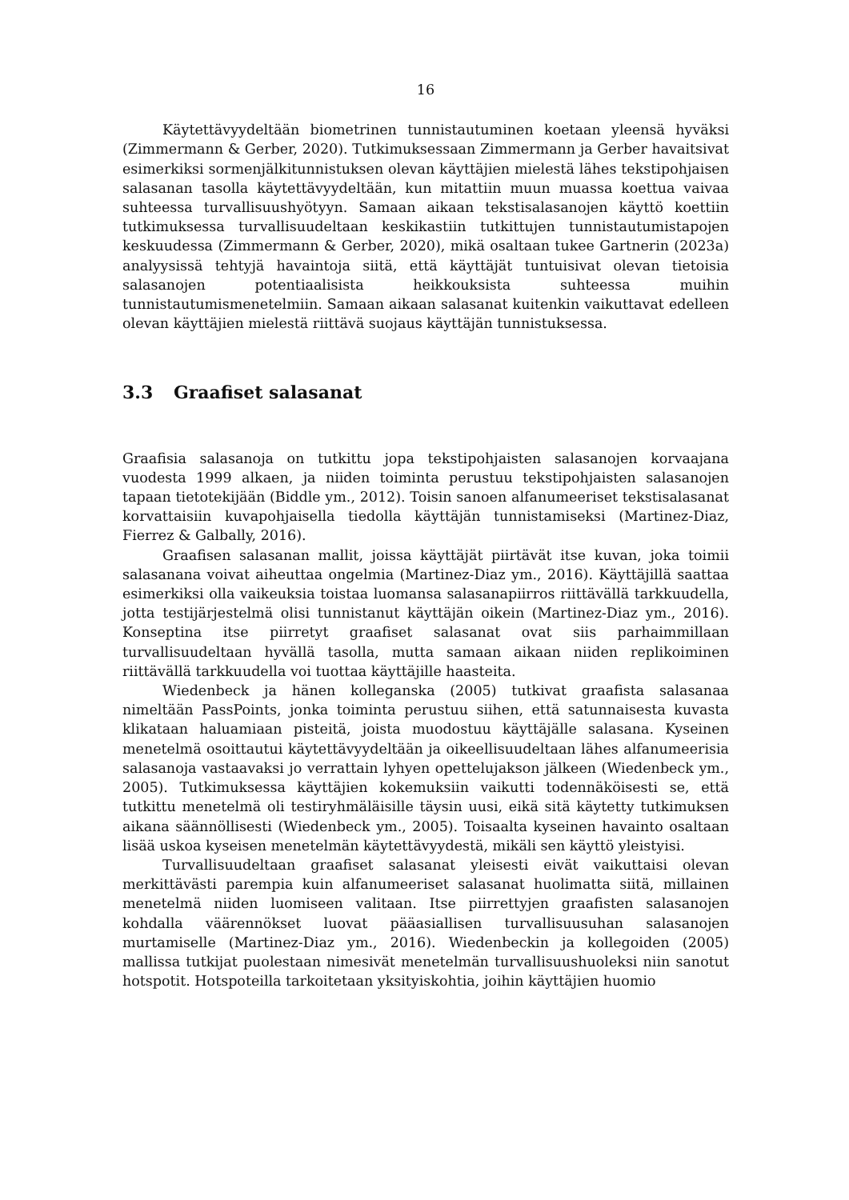16
Käytettävyydeltään biometrinen tunnistautuminen koetaan yleensä hyväksi (Zimmermann & Gerber, 2020). Tutkimuksessaan Zimmermann ja Gerber havaitsivat esimerkiksi sormenjälkitunnistuksen olevan käyttäjien mielestä lähes tekstipohjaisen salasanan tasolla käytettävyydeltään, kun mitattiin muun muassa koettua vaivaa suhteessa turvallisuushyötyyn. Samaan aikaan tekstisalasanojen käyttö koettiin tutkimuksessa turvallisuudeltaan keskikastiin tutkittujen tunnistautumistapojen keskuudessa (Zimmermann & Gerber, 2020), mikä osaltaan tukee Gartnerin (2023a) analyysissä tehtyjä havaintoja siitä, että käyttäjät tuntuisivat olevan tietoisia salasanojen potentiaalisista heikkouksista suhteessa muihin tunnistautumismenetelmiin. Samaan aikaan salasanat kuitenkin vaikuttavat edelleen olevan käyttäjien mielestä riittävä suojaus käyttäjän tunnistuksessa.
3.3 Graafiset salasanat
Graafisia salasanoja on tutkittu jopa tekstipohjaisten salasanojen korvaajana vuodesta 1999 alkaen, ja niiden toiminta perustuu tekstipohjaisten salasanojen tapaan tietotekijään (Biddle ym., 2012). Toisin sanoen alfanumeeriset tekstisalasanat korvattaisiin kuvapohjaisella tiedolla käyttäjän tunnistamiseksi (Martinez-Diaz, Fierrez & Galbally, 2016).
Graafisen salasanan mallit, joissa käyttäjät piirtävät itse kuvan, joka toimii salasanana voivat aiheuttaa ongelmia (Martinez-Diaz ym., 2016). Käyttäjillä saattaa esimerkiksi olla vaikeuksia toistaa luomansa salasanapiirros riittävällä tarkkuudella, jotta testijärjestelmä olisi tunnistanut käyttäjän oikein (Martinez-Diaz ym., 2016). Konseptina itse piirretyt graafiset salasanat ovat siis parhaimmillaan turvallisuudeltaan hyvällä tasolla, mutta samaan aikaan niiden replikoiminen riittävällä tarkkuudella voi tuottaa käyttäjille haasteita.
Wiedenbeck ja hänen kolleganska (2005) tutkivat graafista salasanaa nimeltään PassPoints, jonka toiminta perustuu siihen, että satunnaisesta kuvasta klikataan haluamiaan pisteitä, joista muodostuu käyttäjälle salasana. Kyseinen menetelmä osoittautui käytettävyydeltään ja oikeellisuudeltaan lähes alfanumeerisia salasanoja vastaavaksi jo verrattain lyhyen opettelujakson jälkeen (Wiedenbeck ym., 2005). Tutkimuksessa käyttäjien kokemuksiin vaikutti todennäköisesti se, että tutkittu menetelmä oli testiryhmäläisille täysin uusi, eikä sitä käytetty tutkimuksen aikana säännöllisesti (Wiedenbeck ym., 2005). Toisaalta kyseinen havainto osaltaan lisää uskoa kyseisen menetelmän käytettävyydestä, mikäli sen käyttö yleistyisi.
Turvallisuudeltaan graafiset salasanat yleisesti eivät vaikuttaisi olevan merkittävästi parempia kuin alfanumeeriset salasanat huolimatta siitä, millainen menetelmä niiden luomiseen valitaan. Itse piirrettyjen graafisten salasanojen kohdalla väärennökset luovat pääasiallisen turvallisuusuhan salasanojen murtamiselle (Martinez-Diaz ym., 2016). Wiedenbeckin ja kollegoiden (2005) mallissa tutkijat puolestaan nimesivät menetelmän turvallisuushuoleksi niin sanotut hotspotit. Hotspoteilla tarkoitetaan yksityiskohtia, joihin käyttäjien huomio